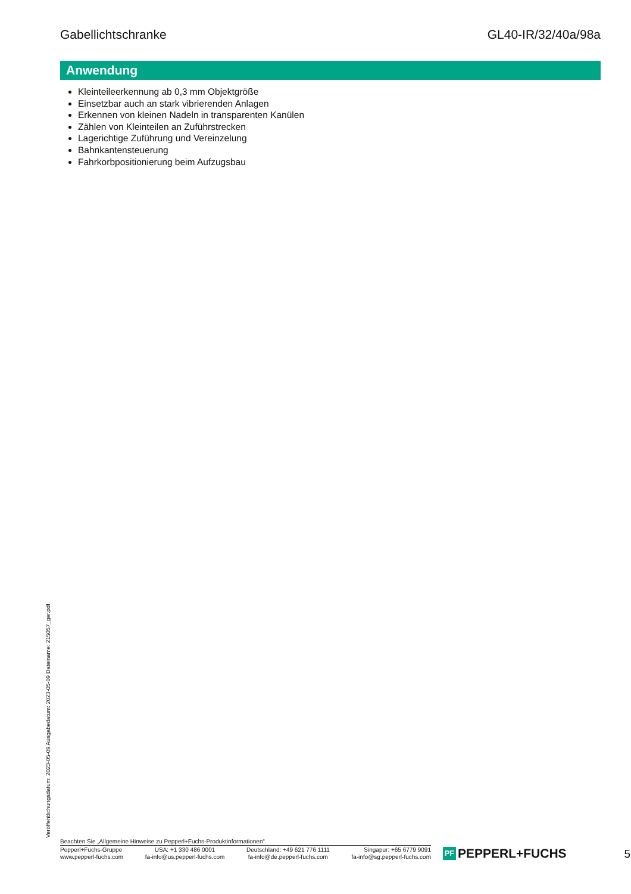Gabellichtschranke GL40-IR/32/40a/98a
Veröffentlichungsdatum: 2023-05-09 Ausgabedatum: 2023-05-09 Dateiname: 215057_ger.pdf
Anwendung
Kleinteileerkennung ab 0,3 mm Objektgröße
Einsetzbar auch an stark vibrierenden Anlagen
Erkennen von kleinen Nadeln in transparenten Kanülen
Zählen von Kleinteilen an Zuführstrecken
Lagerichtige Zuführung und Vereinzelung
Bahnkantensteuerung
Fahrkorbpositionierung beim Aufzugsbau
Beachten Sie „Allgemeine Hinweise zu Pepperl+Fuchs-Produktinformationen“.
Pepperl+Fuchs-Gruppe
www.pepperl-fuchs.com
USA: +1 330 486 0001
fa-info@us.pepperl-fuchs.com
Deutschland: +49 621 776 1111
fa-info@de.pepperl-fuchs.com
Singapur: +65 6779 9091
fa-info@sg.pepperl-fuchs.com
PF PEPPERL+FUCHS
5